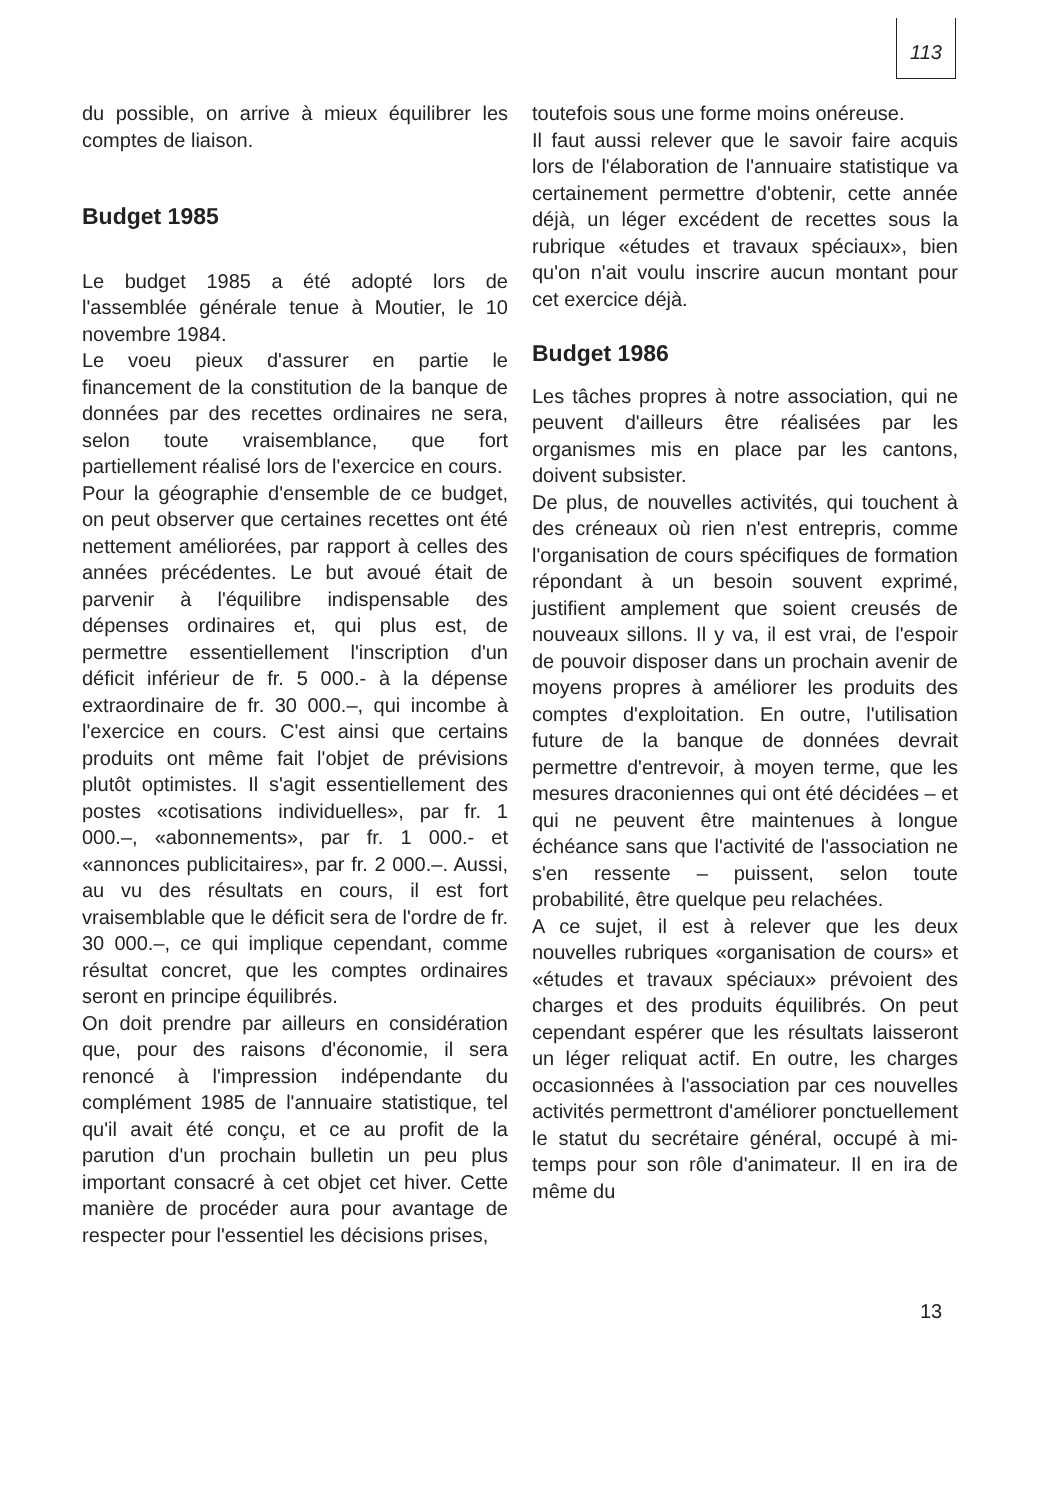113
du possible, on arrive à mieux équilibrer les comptes de liaison.
Budget 1985
Le budget 1985 a été adopté lors de l'assemblée générale tenue à Moutier, le 10 novembre 1984.
Le voeu pieux d'assurer en partie le financement de la constitution de la banque de données par des recettes ordinaires ne sera, selon toute vraisemblance, que fort partiellement réalisé lors de l'exercice en cours.
Pour la géographie d'ensemble de ce budget, on peut observer que certaines recettes ont été nettement améliorées, par rapport à celles des années précédentes. Le but avoué était de parvenir à l'équilibre indispensable des dépenses ordinaires et, qui plus est, de permettre essentiellement l'inscription d'un déficit inférieur de fr. 5 000.- à la dépense extraordinaire de fr. 30 000.–, qui incombe à l'exercice en cours. C'est ainsi que certains produits ont même fait l'objet de prévisions plutôt optimistes. Il s'agit essentiellement des postes «cotisations individuelles», par fr. 1 000.–, «abonnements», par fr. 1 000.- et «annonces publicitaires», par fr. 2 000.–. Aussi, au vu des résultats en cours, il est fort vraisemblable que le déficit sera de l'ordre de fr. 30 000.–, ce qui implique cependant, comme résultat concret, que les comptes ordinaires seront en principe équilibrés.
On doit prendre par ailleurs en considération que, pour des raisons d'économie, il sera renoncé à l'impression indépendante du complément 1985 de l'annuaire statistique, tel qu'il avait été conçu, et ce au profit de la parution d'un prochain bulletin un peu plus important consacré à cet objet cet hiver. Cette manière de procéder aura pour avantage de respecter pour l'essentiel les décisions prises,
toutefois sous une forme moins onéreuse.
Il faut aussi relever que le savoir faire acquis lors de l'élaboration de l'annuaire statistique va certainement permettre d'obtenir, cette année déjà, un léger excédent de recettes sous la rubrique «études et travaux spéciaux», bien qu'on n'ait voulu inscrire aucun montant pour cet exercice déjà.
Budget 1986
Les tâches propres à notre association, qui ne peuvent d'ailleurs être réalisées par les organismes mis en place par les cantons, doivent subsister.
De plus, de nouvelles activités, qui touchent à des créneaux où rien n'est entrepris, comme l'organisation de cours spécifiques de formation répondant à un besoin souvent exprimé, justifient amplement que soient creusés de nouveaux sillons. Il y va, il est vrai, de l'espoir de pouvoir disposer dans un prochain avenir de moyens propres à améliorer les produits des comptes d'exploitation. En outre, l'utilisation future de la banque de données devrait permettre d'entrevoir, à moyen terme, que les mesures draconiennes qui ont été décidées – et qui ne peuvent être maintenues à longue échéance sans que l'activité de l'association ne s'en ressente – puissent, selon toute probabilité, être quelque peu relachées.
A ce sujet, il est à relever que les deux nouvelles rubriques «organisation de cours» et «études et travaux spéciaux» prévoient des charges et des produits équilibrés. On peut cependant espérer que les résultats laisseront un léger reliquat actif. En outre, les charges occasionnées à l'association par ces nouvelles activités permettront d'améliorer ponctuellement le statut du secrétaire général, occupé à mi-temps pour son rôle d'animateur. Il en ira de même du
13